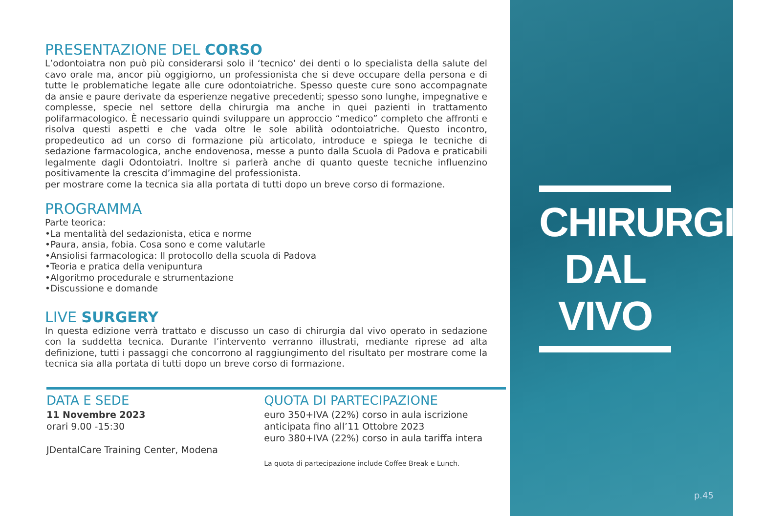PRESENTAZIONE DEL CORSO
L’odontoiatra non può più considerarsi solo il ‘tecnico’ dei denti o lo specialista della salute del cavo orale ma, ancor più oggigiorno, un professionista che si deve occupare della persona e di tutte le problematiche legate alle cure odontoiatriche. Spesso queste cure sono accompagnate da ansie e paure derivate da esperienze negative precedenti; spesso sono lunghe, impegnative e complesse, specie nel settore della chirurgia ma anche in quei pazienti in trattamento polifarmacologico. È necessario quindi sviluppare un approccio “medico” completo che affronti e risolva questi aspetti e che vada oltre le sole abilità odontoiatriche. Questo incontro, propedeutico ad un corso di formazione più articolato, introduce e spiega le tecniche di sedazione farmacologica, anche endovenosa, messe a punto dalla Scuola di Padova e praticabili legalmente dagli Odontoiatri. Inoltre si parlerà anche di quanto queste tecniche influenzino positivamente la crescita d’immagine del professionista.
per mostrare come la tecnica sia alla portata di tutti dopo un breve corso di formazione.
PROGRAMMA
Parte teorica:
•La mentalità del sedazionista, etica e norme
•Paura, ansia, fobia. Cosa sono e come valutarle
•Ansiolisi farmacologica: Il protocollo della scuola di Padova
•Teoria e pratica della venipuntura
•Algoritmo procedurale e strumentazione
•Discussione e domande
LIVE SURGERY
In questa edizione verrà trattato e discusso un caso di chirurgia dal vivo operato in sedazione con la suddetta tecnica. Durante l’intervento verranno illustrati, mediante riprese ad alta definizione, tutti i passaggi che concorrono al raggiungimento del risultato per mostrare come la tecnica sia alla portata di tutti dopo un breve corso di formazione.
DATA E SEDE
11 Novembre 2023
orari 9.00 -15:30
JDentalCare Training Center, Modena
QUOTA DI PARTECIPAZIONE
euro 350+IVA (22%) corso in aula iscrizione anticipata fino all’11 Ottobre 2023
euro 380+IVA (22%) corso in aula tariffa intera
La quota di partecipazione include Coffee Break e Lunch.
CHIRURGIA DAL VIVO
p.45